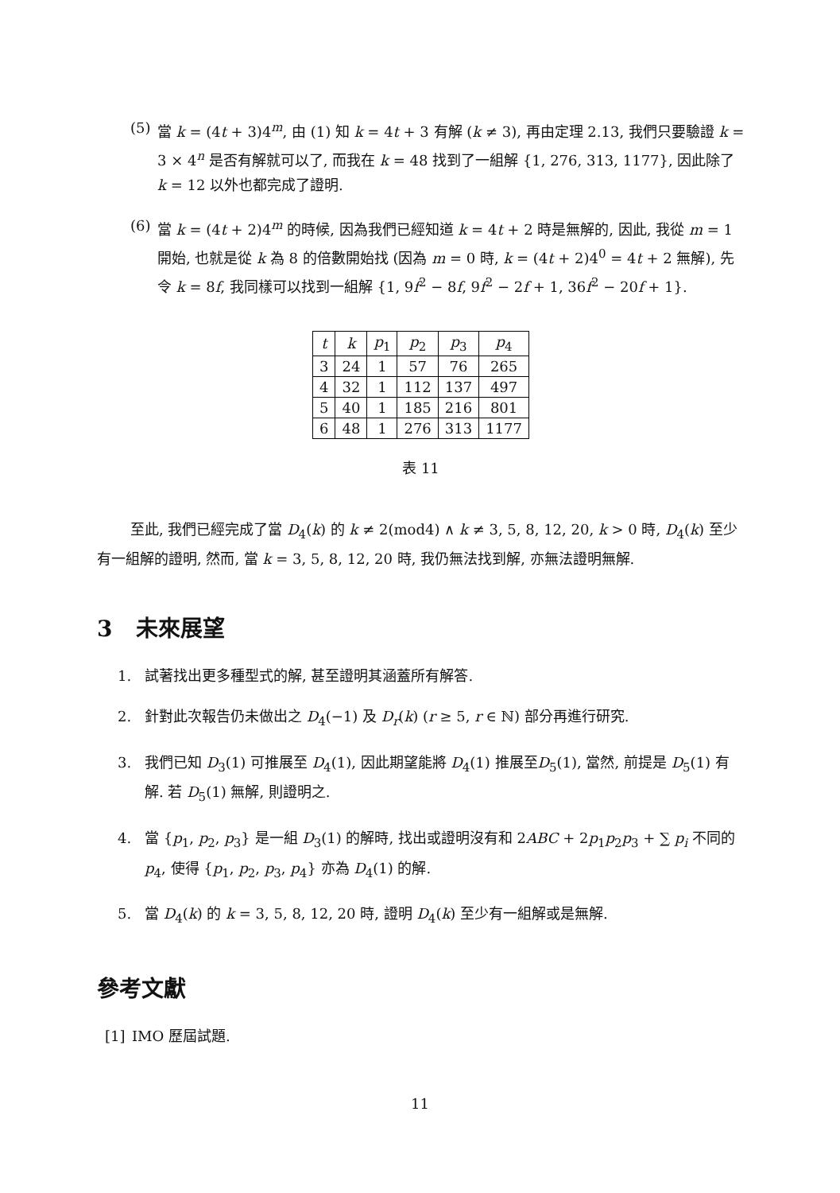(5) 當 k = (4t + 3)4<sup>m</sup>, 由 (1) 知 k = 4t + 3 有解 (k ≠ 3), 再由定理 2.13, 我們只要驗證 k = 3 × 4<sup>n</sup> 是否有解就可以了, 而我在 k = 48 找到了一組解 {1, 276, 313, 1177}, 因此除了 k = 12 以外也都完成了證明.
(6) 當 k = (4t + 2)4<sup>m</sup> 的時候, 因為我們已經知道 k = 4t + 2 時是無解的, 因此, 我從 m = 1 開始, 也就是從 k 為 8 的倍數開始找 (因為 m = 0 時, k = (4t + 2)4<sup>0</sup> = 4t + 2 無解), 先令 k = 8f, 我同樣可以找到一組解 {1, 9f<sup>2</sup> − 8f, 9f<sup>2</sup> − 2f + 1, 36f<sup>2</sup> − 20f + 1}.
| t | k | p<sub>1</sub> | p<sub>2</sub> | p<sub>3</sub> | p<sub>4</sub> |
| --- | --- | --- | --- | --- | --- |
| 3 | 24 | 1 | 57 | 76 | 265 |
| 4 | 32 | 1 | 112 | 137 | 497 |
| 5 | 40 | 1 | 185 | 216 | 801 |
| 6 | 48 | 1 | 276 | 313 | 1177 |
表 11
至此, 我們已經完成了當 D<sub>4</sub>(k) 的 k ≠ 2(mod4) ∧ k ≠ 3, 5, 8, 12, 20, k > 0 時, D<sub>4</sub>(k) 至少有一組解的證明, 然而, 當 k = 3, 5, 8, 12, 20 時, 我仍無法找到解, 亦無法證明無解.
3 未來展望
1. 試著找出更多種型式的解, 甚至證明其涵蓋所有解答.
2. 針對此次報告仍未做出之 D<sub>4</sub>(−1) 及 D<sub>r</sub>(k) (r ≥ 5, r ∈ ℕ) 部分再進行研究.
3. 我們已知 D<sub>3</sub>(1) 可推展至 D<sub>4</sub>(1), 因此期望能將 D<sub>4</sub>(1) 推展至D<sub>5</sub>(1), 當然, 前提是 D<sub>5</sub>(1) 有解. 若 D<sub>5</sub>(1) 無解, 則證明之.
4. 當 {p<sub>1</sub>, p<sub>2</sub>, p<sub>3</sub>} 是一組 D<sub>3</sub>(1) 的解時, 找出或證明沒有和 2ABC + 2p<sub>1</sub>p<sub>2</sub>p<sub>3</sub> + ∑ p<sub>i</sub> 不同的 p<sub>4</sub>, 使得 {p<sub>1</sub>, p<sub>2</sub>, p<sub>3</sub>, p<sub>4</sub>} 亦為 D<sub>4</sub>(1) 的解.
5. 當 D<sub>4</sub>(k) 的 k = 3, 5, 8, 12, 20 時, 證明 D<sub>4</sub>(k) 至少有一組解或是無解.
參考文獻
[1] IMO 歷屆試題.
11